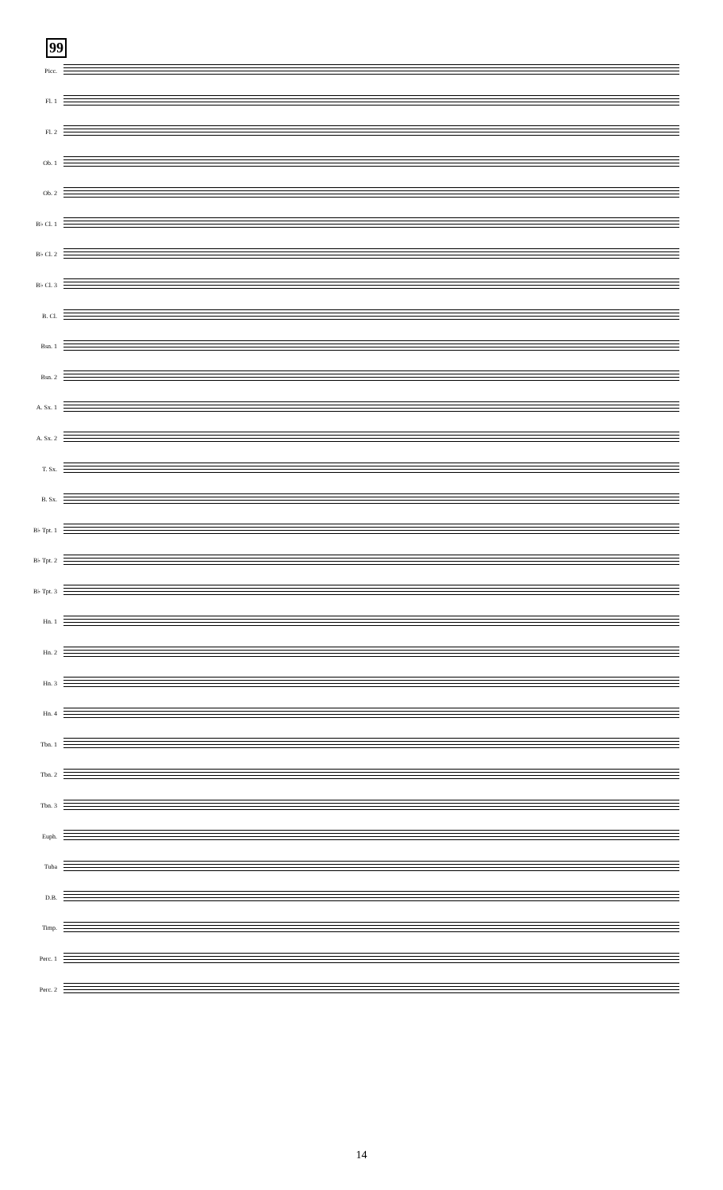99
Picc.
Fl. 1
Fl. 2
Ob. 1
Ob. 2
B♭ Cl. 1
B♭ Cl. 2
B♭ Cl. 3
B. Cl.
Bsn. 1
Bsn. 2
A. Sx. 1
A. Sx. 2
T. Sx.
B. Sx.
B♭ Tpt. 1
B♭ Tpt. 2
B♭ Tpt. 3
Hn. 1
Hn. 2
Hn. 3
Hn. 4
Tbn. 1
Tbn. 2
Tbn. 3
Euph.
Tuba
D.B.
Timp.
Perc. 1
Perc. 2
14